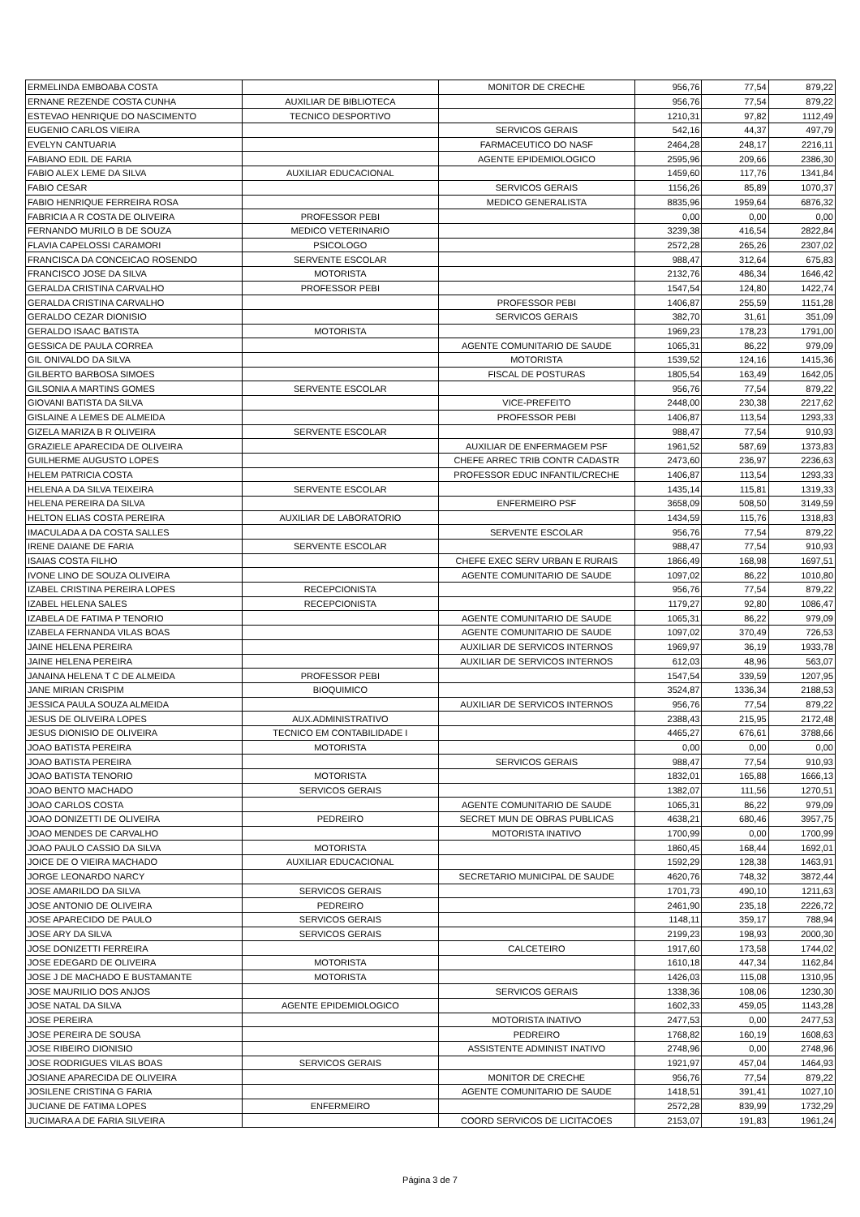| ERMELINDA EMBOABA COSTA | | MONITOR DE CRECHE | 956,76 | 77,54 | 879,22 |
| ERNANE REZENDE COSTA CUNHA | AUXILIAR DE BIBLIOTECA | | 956,76 | 77,54 | 879,22 |
| ESTEVAO HENRIQUE DO NASCIMENTO | TECNICO DESPORTIVO | | 1210,31 | 97,82 | 1112,49 |
| EUGENIO CARLOS VIEIRA | | SERVICOS GERAIS | 542,16 | 44,37 | 497,79 |
| EVELYN CANTUARIA | | FARMACEUTICO DO NASF | 2464,28 | 248,17 | 2216,11 |
| FABIANO EDIL DE FARIA | | AGENTE EPIDEMIOLOGICO | 2595,96 | 209,66 | 2386,30 |
| FABIO ALEX LEME DA SILVA | AUXILIAR EDUCACIONAL | | 1459,60 | 117,76 | 1341,84 |
| FABIO CESAR | | SERVICOS GERAIS | 1156,26 | 85,89 | 1070,37 |
| FABIO HENRIQUE FERREIRA ROSA | | MEDICO GENERALISTA | 8835,96 | 1959,64 | 6876,32 |
| FABRICIA A R COSTA DE OLIVEIRA | PROFESSOR PEBI | | 0,00 | 0,00 | 0,00 |
| FERNANDO MURILO B DE SOUZA | MEDICO VETERINARIO | | 3239,38 | 416,54 | 2822,84 |
| FLAVIA CAPELOSSI CARAMORI | PSICOLOGO | | 2572,28 | 265,26 | 2307,02 |
| FRANCISCA DA CONCEICAO ROSENDO | SERVENTE ESCOLAR | | 988,47 | 312,64 | 675,83 |
| FRANCISCO JOSE DA SILVA | MOTORISTA | | 2132,76 | 486,34 | 1646,42 |
| GERALDA CRISTINA CARVALHO | PROFESSOR PEBI | | 1547,54 | 124,80 | 1422,74 |
| GERALDA CRISTINA CARVALHO | | PROFESSOR PEBI | 1406,87 | 255,59 | 1151,28 |
| GERALDO CEZAR DIONISIO | | SERVICOS GERAIS | 382,70 | 31,61 | 351,09 |
| GERALDO ISAAC BATISTA | MOTORISTA | | 1969,23 | 178,23 | 1791,00 |
| GESSICA DE PAULA CORREA | | AGENTE COMUNITARIO DE SAUDE | 1065,31 | 86,22 | 979,09 |
| GIL ONIVALDO DA SILVA | | MOTORISTA | 1539,52 | 124,16 | 1415,36 |
| GILBERTO BARBOSA SIMOES | | FISCAL DE POSTURAS | 1805,54 | 163,49 | 1642,05 |
| GILSONIA A MARTINS GOMES | SERVENTE ESCOLAR | | 956,76 | 77,54 | 879,22 |
| GIOVANI BATISTA DA SILVA | | VICE-PREFEITO | 2448,00 | 230,38 | 2217,62 |
| GISLAINE A LEMES DE ALMEIDA | | PROFESSOR PEBI | 1406,87 | 113,54 | 1293,33 |
| GIZELA MARIZA B R OLIVEIRA | SERVENTE ESCOLAR | | 988,47 | 77,54 | 910,93 |
| GRAZIELE APARECIDA DE OLIVEIRA | | AUXILIAR DE ENFERMAGEM PSF | 1961,52 | 587,69 | 1373,83 |
| GUILHERME AUGUSTO LOPES | | CHEFE ARREC TRIB CONTR CADASTR | 2473,60 | 236,97 | 2236,63 |
| HELEM PATRICIA COSTA | | PROFESSOR EDUC INFANTIL/CRECHE | 1406,87 | 113,54 | 1293,33 |
| HELENA A DA SILVA TEIXEIRA | SERVENTE ESCOLAR | | 1435,14 | 115,81 | 1319,33 |
| HELENA PEREIRA DA SILVA | | ENFERMEIRO PSF | 3658,09 | 508,50 | 3149,59 |
| HELTON ELIAS COSTA PEREIRA | AUXILIAR DE LABORATORIO | | 1434,59 | 115,76 | 1318,83 |
| IMACULADA A DA COSTA SALLES | | SERVENTE ESCOLAR | 956,76 | 77,54 | 879,22 |
| IRENE DAIANE DE FARIA | SERVENTE ESCOLAR | | 988,47 | 77,54 | 910,93 |
| ISAIAS COSTA FILHO | | CHEFE EXEC SERV URBAN E RURAIS | 1866,49 | 168,98 | 1697,51 |
| IVONE LINO DE SOUZA OLIVEIRA | | AGENTE COMUNITARIO DE SAUDE | 1097,02 | 86,22 | 1010,80 |
| IZABEL CRISTINA PEREIRA LOPES | RECEPCIONISTA | | 956,76 | 77,54 | 879,22 |
| IZABEL HELENA SALES | RECEPCIONISTA | | 1179,27 | 92,80 | 1086,47 |
| IZABELA DE FATIMA P TENORIO | | AGENTE COMUNITARIO DE SAUDE | 1065,31 | 86,22 | 979,09 |
| IZABELA FERNANDA VILAS BOAS | | AGENTE COMUNITARIO DE SAUDE | 1097,02 | 370,49 | 726,53 |
| JAINE HELENA PEREIRA | | AUXILIAR DE SERVICOS INTERNOS | 1969,97 | 36,19 | 1933,78 |
| JAINE HELENA PEREIRA | | AUXILIAR DE SERVICOS INTERNOS | 612,03 | 48,96 | 563,07 |
| JANAINA HELENA T C DE ALMEIDA | PROFESSOR PEBI | | 1547,54 | 339,59 | 1207,95 |
| JANE MIRIAN CRISPIM | BIOQUIMICO | | 3524,87 | 1336,34 | 2188,53 |
| JESSICA PAULA SOUZA ALMEIDA | | AUXILIAR DE SERVICOS INTERNOS | 956,76 | 77,54 | 879,22 |
| JESUS DE OLIVEIRA LOPES | AUX.ADMINISTRATIVO | | 2388,43 | 215,95 | 2172,48 |
| JESUS DIONISIO DE OLIVEIRA | TECNICO EM CONTABILIDADE I | | 4465,27 | 676,61 | 3788,66 |
| JOAO BATISTA PEREIRA | MOTORISTA | | 0,00 | 0,00 | 0,00 |
| JOAO BATISTA PEREIRA | | SERVICOS GERAIS | 988,47 | 77,54 | 910,93 |
| JOAO BATISTA TENORIO | MOTORISTA | | 1832,01 | 165,88 | 1666,13 |
| JOAO BENTO MACHADO | SERVICOS GERAIS | | 1382,07 | 111,56 | 1270,51 |
| JOAO CARLOS COSTA | | AGENTE COMUNITARIO DE SAUDE | 1065,31 | 86,22 | 979,09 |
| JOAO DONIZETTI DE OLIVEIRA | PEDREIRO | SECRET MUN DE OBRAS PUBLICAS | 4638,21 | 680,46 | 3957,75 |
| JOAO MENDES DE CARVALHO | | MOTORISTA INATIVO | 1700,99 | 0,00 | 1700,99 |
| JOAO PAULO CASSIO DA SILVA | MOTORISTA | | 1860,45 | 168,44 | 1692,01 |
| JOICE DE O VIEIRA MACHADO | AUXILIAR EDUCACIONAL | | 1592,29 | 128,38 | 1463,91 |
| JORGE LEONARDO NARCY | | SECRETARIO MUNICIPAL DE SAUDE | 4620,76 | 748,32 | 3872,44 |
| JOSE AMARILDO DA SILVA | SERVICOS GERAIS | | 1701,73 | 490,10 | 1211,63 |
| JOSE ANTONIO DE OLIVEIRA | PEDREIRO | | 2461,90 | 235,18 | 2226,72 |
| JOSE APARECIDO DE PAULO | SERVICOS GERAIS | | 1148,11 | 359,17 | 788,94 |
| JOSE ARY DA SILVA | SERVICOS GERAIS | | 2199,23 | 198,93 | 2000,30 |
| JOSE DONIZETTI FERREIRA | | CALCETEIRO | 1917,60 | 173,58 | 1744,02 |
| JOSE EDEGARD DE OLIVEIRA | MOTORISTA | | 1610,18 | 447,34 | 1162,84 |
| JOSE J DE MACHADO E BUSTAMANTE | MOTORISTA | | 1426,03 | 115,08 | 1310,95 |
| JOSE MAURILIO DOS ANJOS | | SERVICOS GERAIS | 1338,36 | 108,06 | 1230,30 |
| JOSE NATAL DA SILVA | AGENTE EPIDEMIOLOGICO | | 1602,33 | 459,05 | 1143,28 |
| JOSE PEREIRA | | MOTORISTA INATIVO | 2477,53 | 0,00 | 2477,53 |
| JOSE PEREIRA DE SOUSA | | PEDREIRO | 1768,82 | 160,19 | 1608,63 |
| JOSE RIBEIRO DIONISIO | | ASSISTENTE ADMINIST INATIVO | 2748,96 | 0,00 | 2748,96 |
| JOSE RODRIGUES VILAS BOAS | SERVICOS GERAIS | | 1921,97 | 457,04 | 1464,93 |
| JOSIANE APARECIDA DE OLIVEIRA | | MONITOR DE CRECHE | 956,76 | 77,54 | 879,22 |
| JOSILENE CRISTINA G FARIA | | AGENTE COMUNITARIO DE SAUDE | 1418,51 | 391,41 | 1027,10 |
| JUCIANE DE FATIMA LOPES | ENFERMEIRO | | 2572,28 | 839,99 | 1732,29 |
| JUCIMARA A DE FARIA SILVEIRA | | COORD SERVICOS DE LICITACOES | 2153,07 | 191,83 | 1961,24 |
Página 3 de 7